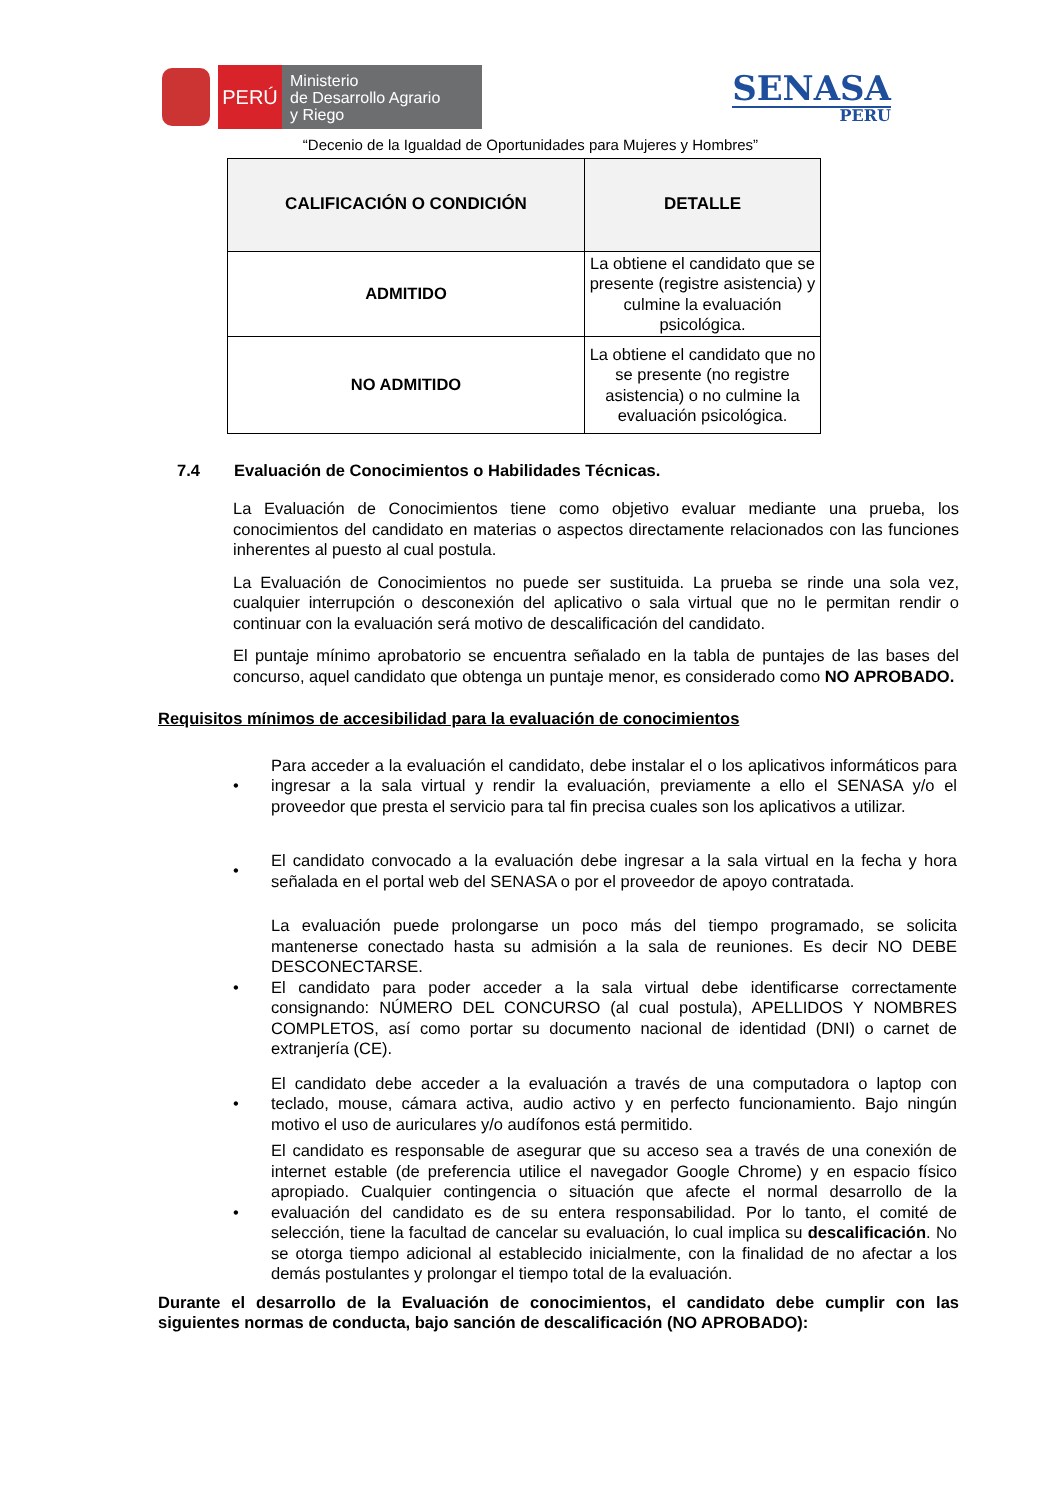PERÚ
Ministerio
de Desarrollo Agrario
y Riego
SENASA
PERU
“Decenio de la Igualdad de Oportunidades para Mujeres y Hombres”
| CALIFICACIÓN O CONDICIÓN | DETALLE |
| --- | --- |
| ADMITIDO | La obtiene el candidato que se presente (registre asistencia) y culmine la evaluación psicológica. |
| NO ADMITIDO | La obtiene el candidato que no se presente (no registre asistencia) o no culmine la evaluación psicológica. |
7.4 Evaluación de Conocimientos o Habilidades Técnicas.
La Evaluación de Conocimientos tiene como objetivo evaluar mediante una prueba, los conocimientos del candidato en materias o aspectos directamente relacionados con las funciones inherentes al puesto al cual postula.
La Evaluación de Conocimientos no puede ser sustituida. La prueba se rinde una sola vez, cualquier interrupción o desconexión del aplicativo o sala virtual que no le permitan rendir o continuar con la evaluación será motivo de descalificación del candidato.
El puntaje mínimo aprobatorio se encuentra señalado en la tabla de puntajes de las bases del concurso, aquel candidato que obtenga un puntaje menor, es considerado como NO APROBADO.
Requisitos mínimos de accesibilidad para la evaluación de conocimientos
•
Para acceder a la evaluación el candidato, debe instalar el o los aplicativos informáticos para ingresar a la sala virtual y rendir la evaluación, previamente a ello el SENASA y/o el proveedor que presta el servicio para tal fin precisa cuales son los aplicativos a utilizar.
•
El candidato convocado a la evaluación debe ingresar a la sala virtual en la fecha y hora señalada en el portal web del SENASA o por el proveedor de apoyo contratada.
•
La evaluación puede prolongarse un poco más del tiempo programado, se solicita mantenerse conectado hasta su admisión a la sala de reuniones. Es decir NO DEBE DESCONECTARSE.
El candidato para poder acceder a la sala virtual debe identificarse correctamente consignando: NÚMERO DEL CONCURSO (al cual postula), APELLIDOS Y NOMBRES COMPLETOS, así como portar su documento nacional de identidad (DNI) o carnet de extranjería (CE).
•
El candidato debe acceder a la evaluación a través de una computadora o laptop con teclado, mouse, cámara activa, audio activo y en perfecto funcionamiento. Bajo ningún motivo el uso de auriculares y/o audífonos está permitido.
•
El candidato es responsable de asegurar que su acceso sea a través de una conexión de internet estable (de preferencia utilice el navegador Google Chrome) y en espacio físico apropiado. Cualquier contingencia o situación que afecte el normal desarrollo de la evaluación del candidato es de su entera responsabilidad. Por lo tanto, el comité de selección, tiene la facultad de cancelar su evaluación, lo cual implica su descalificación. No se otorga tiempo adicional al establecido inicialmente, con la finalidad de no afectar a los demás postulantes y prolongar el tiempo total de la evaluación.
Durante el desarrollo de la Evaluación de conocimientos, el candidato debe cumplir con las siguientes normas de conducta, bajo sanción de descalificación (NO APROBADO):